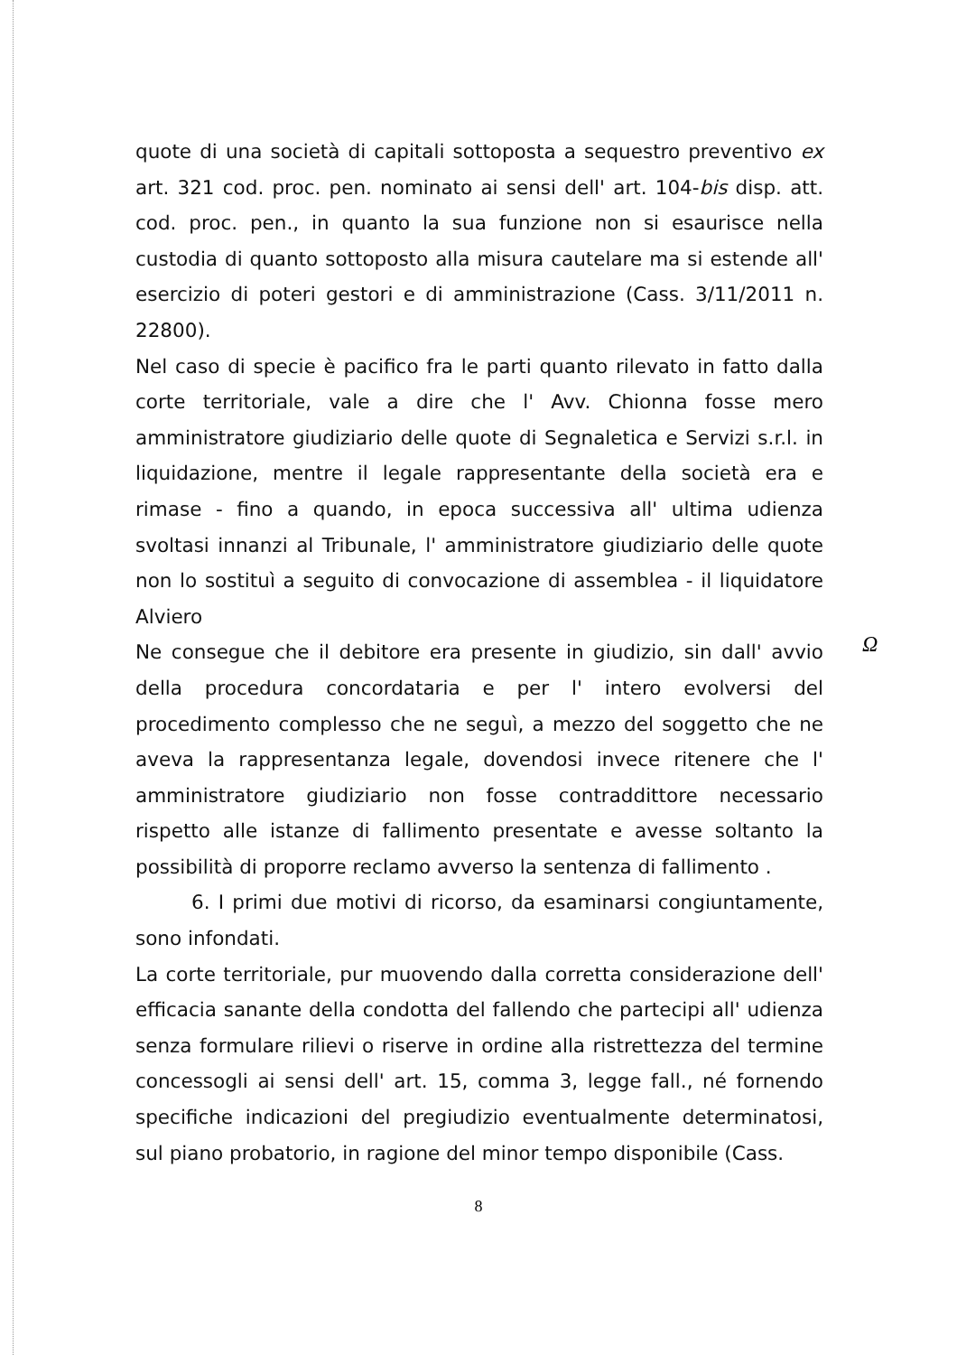quote di una società di capitali sottoposta a sequestro preventivo ex art. 321 cod. proc. pen. nominato ai sensi dell' art. 104-bis disp. att. cod. proc. pen., in quanto la sua funzione non si esaurisce nella custodia di quanto sottoposto alla misura cautelare ma si estende all' esercizio di poteri gestori e di amministrazione (Cass. 3/11/2011 n. 22800).
Nel caso di specie è pacifico fra le parti quanto rilevato in fatto dalla corte territoriale, vale a dire che l' Avv. Chionna fosse mero amministratore giudiziario delle quote di Segnaletica e Servizi s.r.l. in liquidazione, mentre il legale rappresentante della società era e rimase - fino a quando, in epoca successiva all' ultima udienza svoltasi innanzi al Tribunale, l' amministratore giudiziario delle quote non lo sostituì a seguito di convocazione di assemblea - il liquidatore Alviero
Ne consegue che il debitore era presente in giudizio, sin dall' avvio della procedura concordataria e per l' intero evolversi del procedimento complesso che ne seguì, a mezzo del soggetto che ne aveva la rappresentanza legale, dovendosi invece ritenere che l' amministratore giudiziario non fosse contraddittore necessario rispetto alle istanze di fallimento presentate e avesse soltanto la possibilità di proporre reclamo avverso la sentenza di fallimento .
6. I primi due motivi di ricorso, da esaminarsi congiuntamente, sono infondati.
La corte territoriale, pur muovendo dalla corretta considerazione dell' efficacia sanante della condotta del fallendo che partecipi all' udienza senza formulare rilievi o riserve in ordine alla ristrettezza del termine concessogli ai sensi dell' art. 15, comma 3, legge fall., né fornendo specifiche indicazioni del pregiudizio eventualmente determinatosi, sul piano probatorio, in ragione del minor tempo disponibile (Cass.
Ω
8